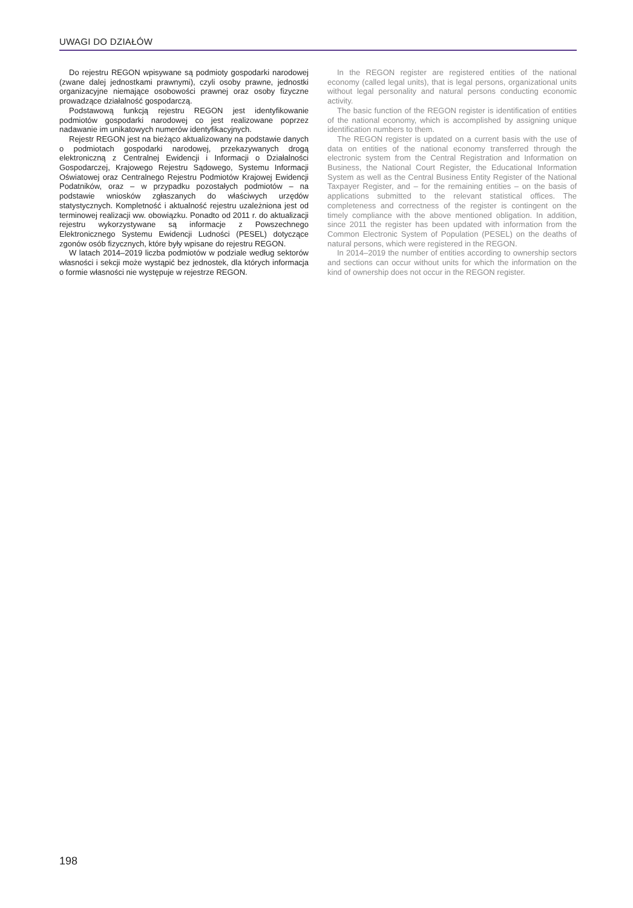UWAGI DO DZIAŁÓW
Do rejestru REGON wpisywane są podmioty gospodarki narodowej (zwane dalej jednostkami prawnymi), czyli osoby prawne, jednostki organizacyjne niemające osobowości prawnej oraz osoby fizyczne prowadzące działalność gospodarczą.
Podstawową funkcją rejestru REGON jest identyfikowanie podmiotów gospodarki narodowej co jest realizowane poprzez nadawanie im unikatowych numerów identyfikacyjnych.
Rejestr REGON jest na bieżąco aktualizowany na podstawie danych o podmiotach gospodarki narodowej, przekazywanych drogą elektroniczną z Centralnej Ewidencji i Informacji o Działalności Gospodarczej, Krajowego Rejestru Sądowego, Systemu Informacji Oświatowej oraz Centralnego Rejestru Podmiotów Krajowej Ewidencji Podatników, oraz – w przypadku pozostałych podmiotów – na podstawie wniosków zgłaszanych do właściwych urzędów statystycznych. Kompletność i aktualność rejestru uzależniona jest od terminowej realizacji ww. obowiązku. Ponadto od 2011 r. do aktualizacji rejestru wykorzystywane są informacje z Powszechnego Elektronicznego Systemu Ewidencji Ludności (PESEL) dotyczące zgonów osób fizycznych, które były wpisane do rejestru REGON.
W latach 2014–2019 liczba podmiotów w podziale według sektorów własności i sekcji może wystąpić bez jednostek, dla których informacja o formie własności nie występuje w rejestrze REGON.
In the REGON register are registered entities of the national economy (called legal units), that is legal persons, organizational units without legal personality and natural persons conducting economic activity.
The basic function of the REGON register is identification of entities of the national economy, which is accomplished by assigning unique identification numbers to them.
The REGON register is updated on a current basis with the use of data on entities of the national economy transferred through the electronic system from the Central Registration and Information on Business, the National Court Register, the Educational Information System as well as the Central Business Entity Register of the National Taxpayer Register, and – for the remaining entities – on the basis of applications submitted to the relevant statistical offices. The completeness and correctness of the register is contingent on the timely compliance with the above mentioned obligation. In addition, since 2011 the register has been updated with information from the Common Electronic System of Population (PESEL) on the deaths of natural persons, which were registered in the REGON.
In 2014–2019 the number of entities according to ownership sectors and sections can occur without units for which the information on the kind of ownership does not occur in the REGON register.
198